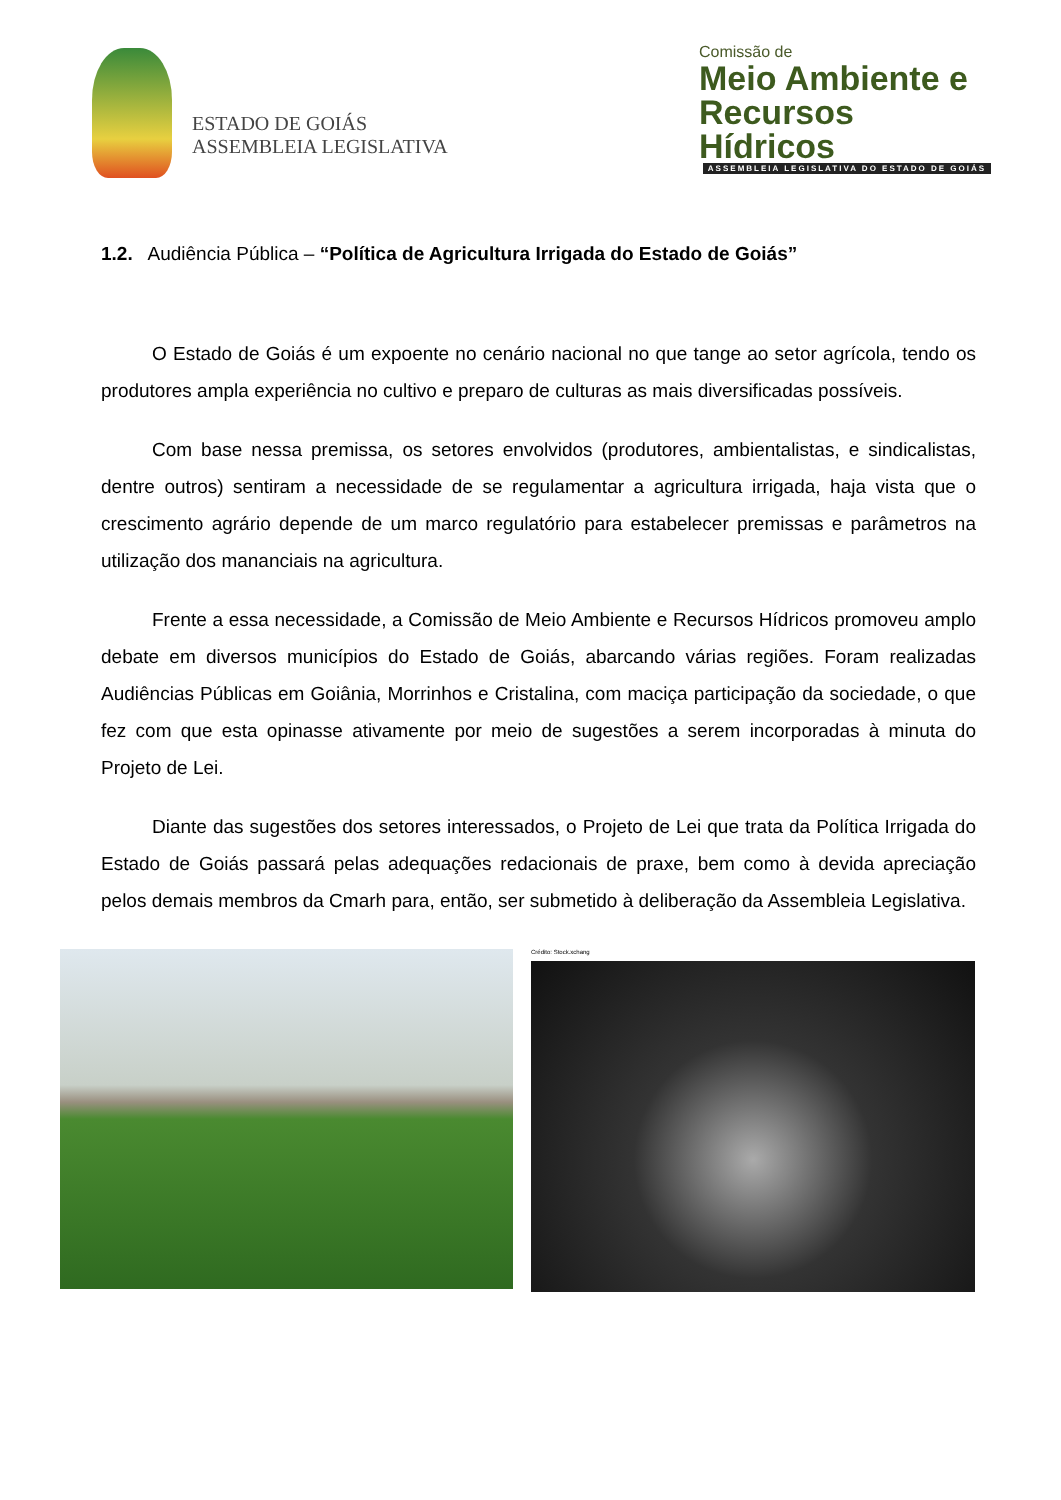ESTADO DE GOIÁS
ASSEMBLEIA LEGISLATIVA
Comissão de
Meio Ambiente e
Recursos Hídricos
ASSEMBLEIA LEGISLATIVA DO ESTADO DE GOIÁS
1.2. Audiência Pública – “Política de Agricultura Irrigada do Estado de Goiás”
O Estado de Goiás é um expoente no cenário nacional no que tange ao setor agrícola, tendo os produtores ampla experiência no cultivo e preparo de culturas as mais diversificadas possíveis.
Com base nessa premissa, os setores envolvidos (produtores, ambientalistas, e sindicalistas, dentre outros) sentiram a necessidade de se regulamentar a agricultura irrigada, haja vista que o crescimento agrário depende de um marco regulatório para estabelecer premissas e parâmetros na utilização dos mananciais na agricultura.
Frente a essa necessidade, a Comissão de Meio Ambiente e Recursos Hídricos promoveu amplo debate em diversos municípios do Estado de Goiás, abarcando várias regiões. Foram realizadas Audiências Públicas em Goiânia, Morrinhos e Cristalina, com maciça participação da sociedade, o que fez com que esta opinasse ativamente por meio de sugestões a serem incorporadas à minuta do Projeto de Lei.
Diante das sugestões dos setores interessados, o Projeto de Lei que trata da Política Irrigada do Estado de Goiás passará pelas adequações redacionais de praxe, bem como à devida apreciação pelos demais membros da Cmarh para, então, ser submetido à deliberação da Assembleia Legislativa.
Crédito: Stock.xchang